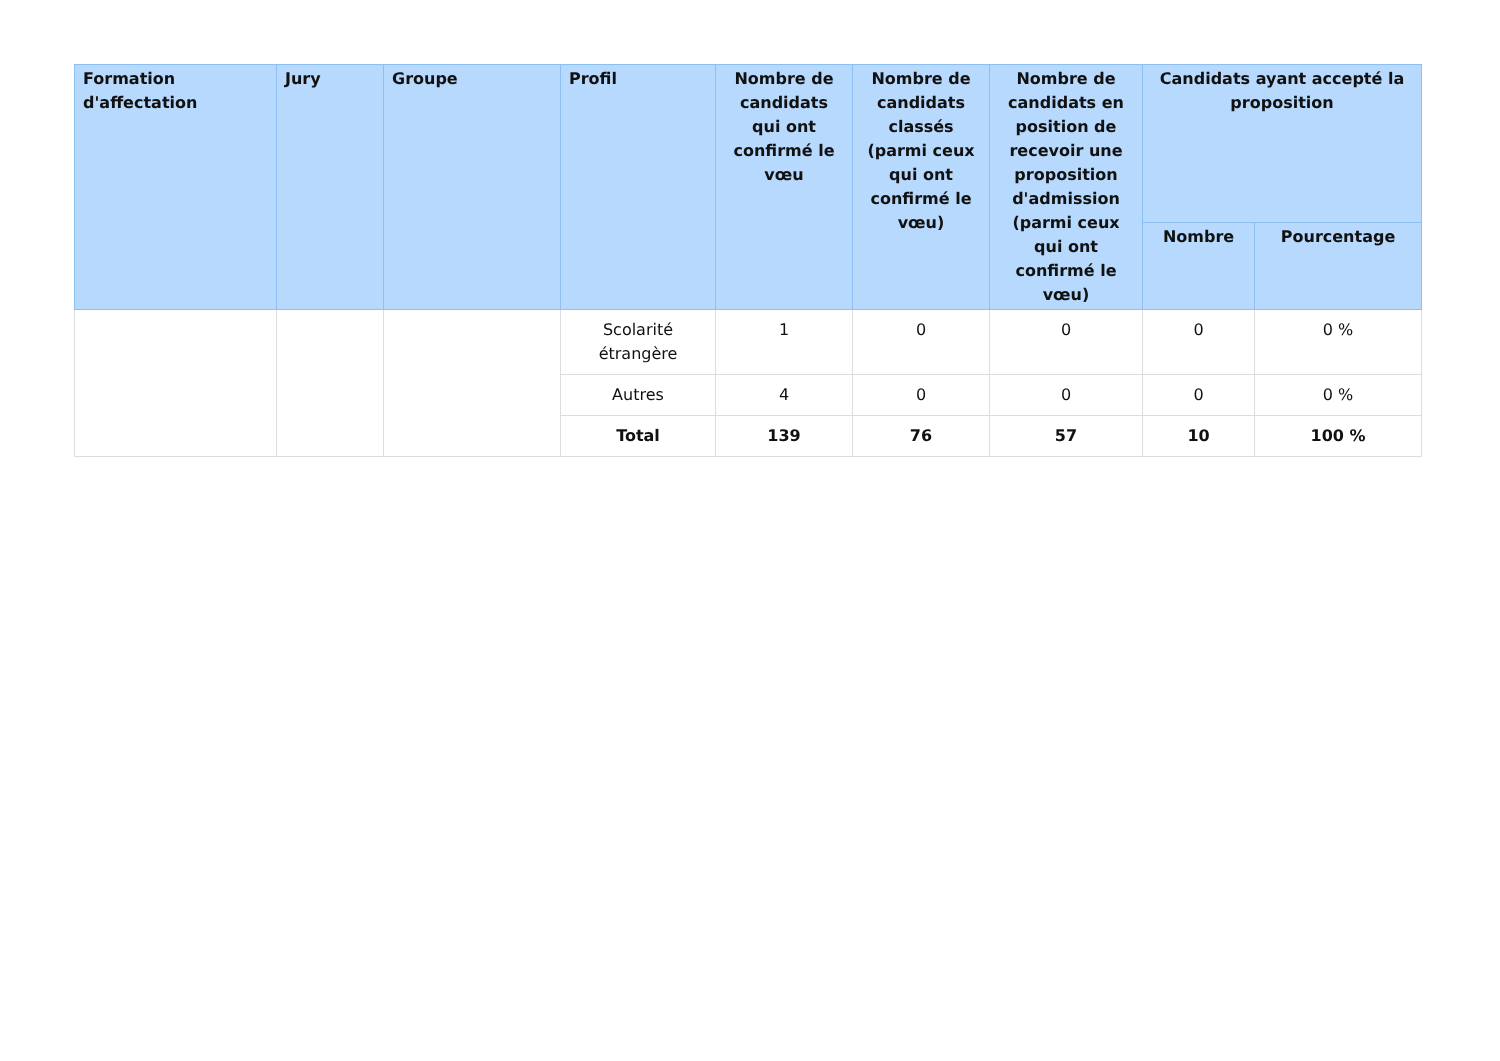| Formation d'affectation | Jury | Groupe | Profil | Nombre de candidats qui ont confirmé le vœu | Nombre de candidats classés (parmi ceux qui ont confirmé le vœu) | Nombre de candidats en position de recevoir une proposition d'admission (parmi ceux qui ont confirmé le vœu) | Candidats ayant accepté la proposition | |
| --- | --- | --- | --- | --- | --- | --- | --- | --- |
| | | | | | | | Nombre | Pourcentage |
| | | | Scolarité étrangère | 1 | 0 | 0 | 0 | 0 % |
| | | | Autres | 4 | 0 | 0 | 0 | 0 % |
| | | | Total | 139 | 76 | 57 | 10 | 100 % |